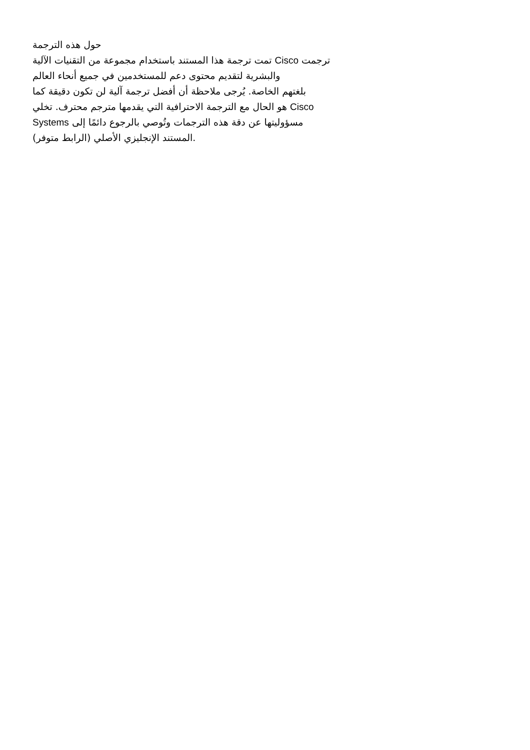حول هذه الترجمة
تمت ترجمة هذا المستند باستخدام مجموعة من التقنيات الآلية Cisco ترجمت
والبشرية لتقديم محتوى دعم للمستخدمين في جميع أنحاء العالم
بلغتهم الخاصة. يُرجى ملاحظة أن أفضل ترجمة آلية لن تكون دقيقة كما
هو الحال مع الترجمة الاحترافية التي يقدمها مترجم محترف. تخلي Cisco
Systems مسؤوليتها عن دقة هذه الترجمات وتُوصي بالرجوع دائمًا إلى
المستند الإنجليزي الأصلي (الرابط متوفر).